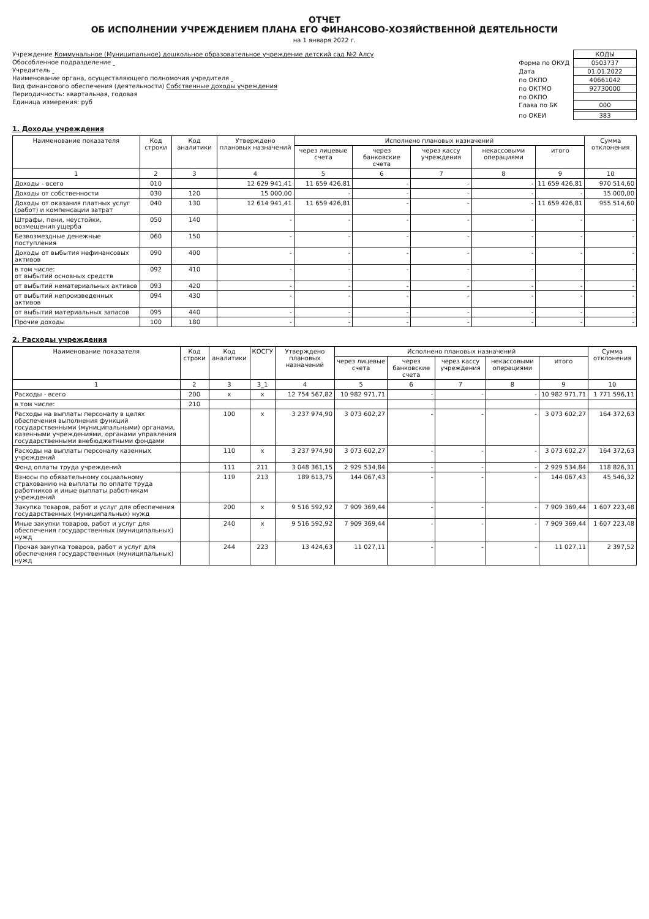ОТЧЕТ
ОБ ИСПОЛНЕНИИ УЧРЕЖДЕНИЕМ ПЛАНА ЕГО ФИНАНСОВО-ХОЗЯЙСТВЕННОЙ ДЕЯТЕЛЬНОСТИ
на 1 января 2022 г.
Учреждение Коммунальное (Муниципальное) дошкольное образовательное учреждение детский сад №2 Алсу
Обособленное подразделение
Учредитель
Наименование органа, осуществляющего полномочия учредителя
Вид финансового обеспечения (деятельности) Собственные доходы учреждения
Периодичность: квартальная, годовая
Единица измерения: руб
| | КОДЫ |
| Форма по ОКУД | 0503737 |
| Дата | 01.01.2022 |
| по ОКПО | 40661042 |
| по ОКТМО | 92730000 |
| по ОКПО | |
| Глава по БК | 000 |
| по ОКЕИ | 383 |
1. Доходы учреждения
| Наименование показателя | Код строки | Код аналитики | Утверждено плановых назначений | Исполнено плановых назначений | | | | | Сумма отклонения |
| --- | --- | --- | --- | --- | --- | --- | --- | --- | --- |
| | | | | через лицевые счета | через банковские счета | через кассу учреждения | некассовыми операциями | итого | |
| 1 | 2 | 3 | 4 | 5 | 6 | 7 | 8 | 9 | 10 |
| Доходы - всего | 010 | | 12 629 941,41 | 11 659 426,81 | - | - | - | 11 659 426,81 | 970 514,60 |
| Доходы от собственности | 030 | 120 | 15 000,00 | - | - | - | - | - | 15 000,00 |
| Доходы от оказания платных услуг (работ) и компенсации затрат | 040 | 130 | 12 614 941,41 | 11 659 426,81 | - | - | - | 11 659 426,81 | 955 514,60 |
| Штрафы, пени, неустойки, возмещения ущерба | 050 | 140 | - | - | - | - | - | - | - |
| Безвозмездные денежные поступления | 060 | 150 | - | - | - | - | - | - | - |
| Доходы от выбытия нефинансовых активов | 090 | 400 | - | - | - | - | - | - | - |
| в том числе: от выбытий основных средств | 092 | 410 | - | - | - | - | - | - | - |
| от выбытий нематериальных активов | 093 | 420 | - | - | - | - | - | - | - |
| от выбытий непроизведенных активов | 094 | 430 | - | - | - | - | - | - | - |
| от выбытий материальных запасов | 095 | 440 | - | - | - | - | - | - | - |
| Прочие доходы | 100 | 180 | - | - | - | - | - | - | - |
2. Расходы учреждения
| Наименование показателя | Код строки | Код аналитики | КОСГУ | Утверждено плановых назначений | Исполнено плановых назначений | | | | | Сумма отклонения |
| --- | --- | --- | --- | --- | --- | --- | --- | --- | --- | --- |
| | | | | | через лицевые счета | через банковские счета | через кассу учреждения | некассовыми операциями | итого | |
| 1 | 2 | 3 | 3_1 | 4 | 5 | 6 | 7 | 8 | 9 | 10 |
| Расходы - всего | 200 | x | x | 12 754 567,82 | 10 982 971,71 | - | - | - | 10 982 971,71 | 1 771 596,11 |
| в том числе: | 210 | | | | | | | | | |
| Расходы на выплаты персоналу в целях обеспечения выполнения функций государственными (муниципальными) органами, казенными учреждениями, органами управления государственными внебюджетными фондами | | 100 | x | 3 237 974,90 | 3 073 602,27 | - | - | - | 3 073 602,27 | 164 372,63 |
| Расходы на выплаты персоналу казенных учреждений | | 110 | x | 3 237 974,90 | 3 073 602,27 | - | - | - | 3 073 602,27 | 164 372,63 |
| Фонд оплаты труда учреждений | | 111 | 211 | 3 048 361,15 | 2 929 534,84 | - | - | - | 2 929 534,84 | 118 826,31 |
| Взносы по обязательному социальному страхованию на выплаты по оплате труда работников и иные выплаты работникам учреждений | | 119 | 213 | 189 613,75 | 144 067,43 | - | - | - | 144 067,43 | 45 546,32 |
| Закупка товаров, работ и услуг для обеспечения государственных (муниципальных) нужд | | 200 | x | 9 516 592,92 | 7 909 369,44 | - | - | - | 7 909 369,44 | 1 607 223,48 |
| Иные закупки товаров, работ и услуг для обеспечения государственных (муниципальных) нужд | | 240 | x | 9 516 592,92 | 7 909 369,44 | - | - | - | 7 909 369,44 | 1 607 223,48 |
| Прочая закупка товаров, работ и услуг для обеспечения государственных (муниципальных) нужд | | 244 | 223 | 13 424,63 | 11 027,11 | - | - | - | 11 027,11 | 2 397,52 |